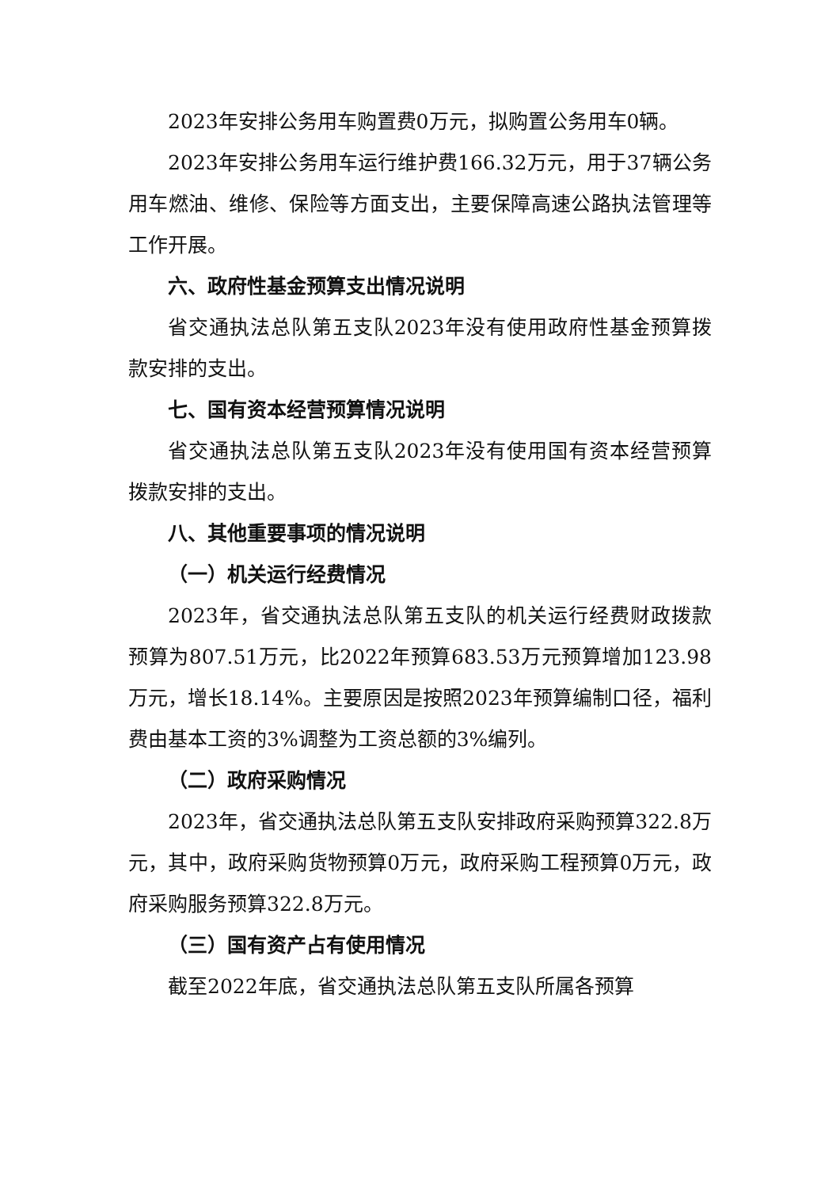2023年安排公务用车购置费0万元，拟购置公务用车0辆。
2023年安排公务用车运行维护费166.32万元，用于37辆公务用车燃油、维修、保险等方面支出，主要保障高速公路执法管理等工作开展。
六、政府性基金预算支出情况说明
省交通执法总队第五支队2023年没有使用政府性基金预算拨款安排的支出。
七、国有资本经营预算情况说明
省交通执法总队第五支队2023年没有使用国有资本经营预算拨款安排的支出。
八、其他重要事项的情况说明
（一）机关运行经费情况
2023年，省交通执法总队第五支队的机关运行经费财政拨款预算为807.51万元，比2022年预算683.53万元预算增加123.98万元，增长18.14%。主要原因是按照2023年预算编制口径，福利费由基本工资的3%调整为工资总额的3%编列。
（二）政府采购情况
2023年，省交通执法总队第五支队安排政府采购预算322.8万元，其中，政府采购货物预算0万元，政府采购工程预算0万元，政府采购服务预算322.8万元。
（三）国有资产占有使用情况
截至2022年底，省交通执法总队第五支队所属各预算